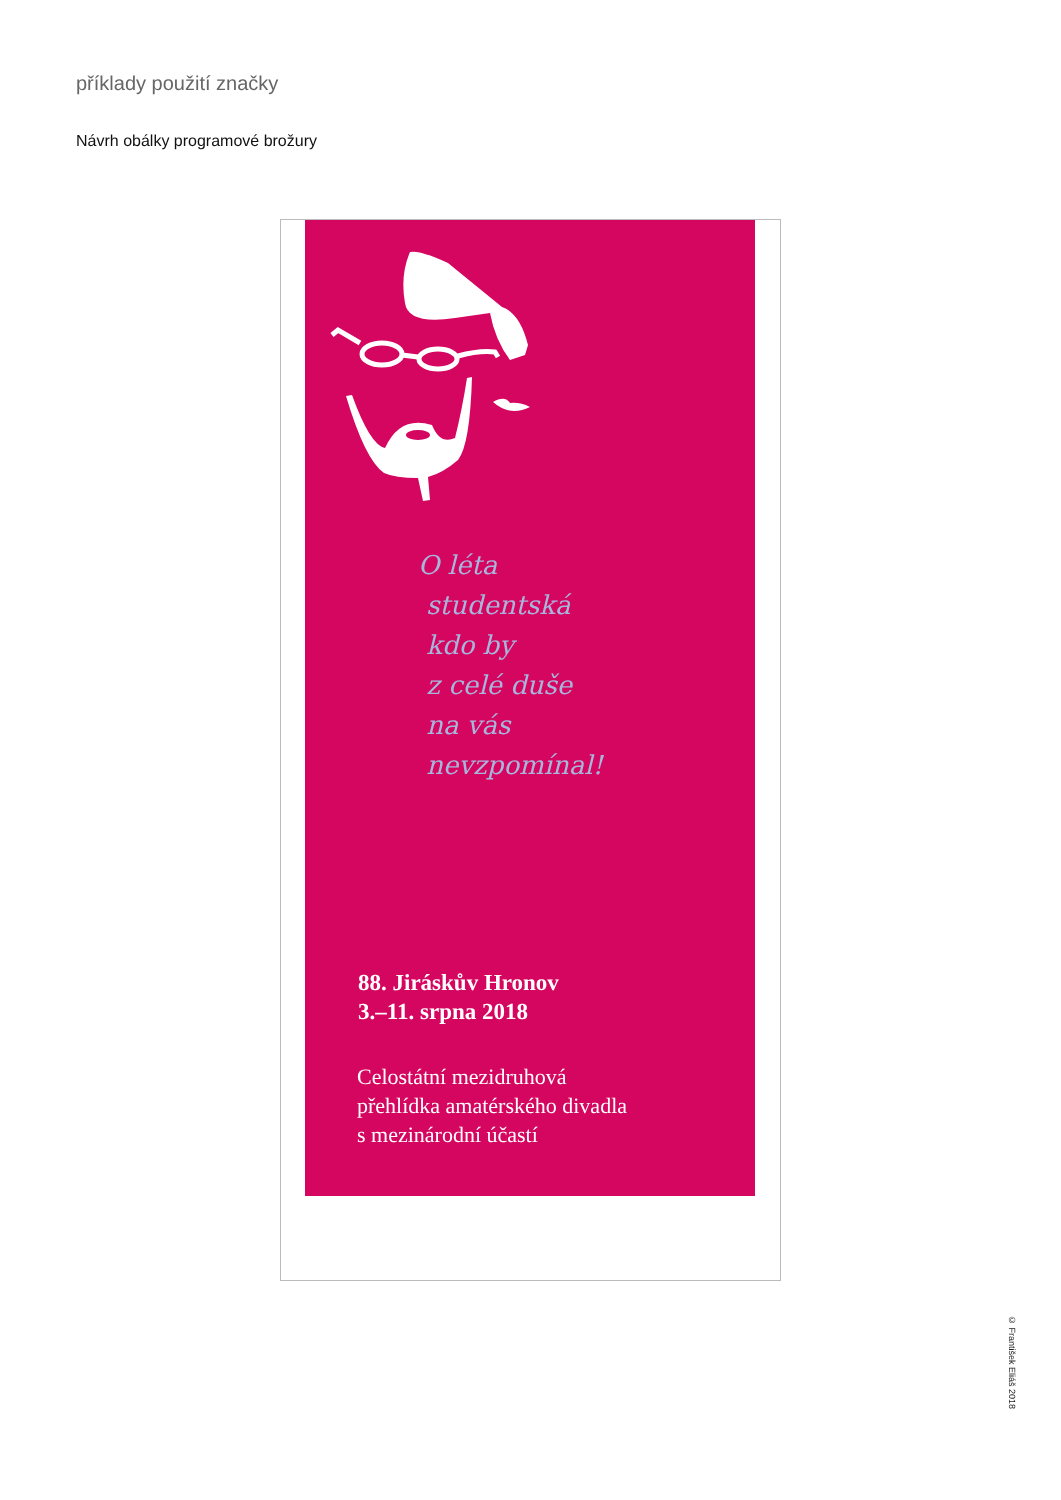příklady použití značky
Návrh obálky programové brožury
O léta
studentská
kdo by
z celé duše
na vás
nevzpomínal!
88. Jiráskův Hronov
3.–11. srpna 2018
Celostátní mezidruhová
přehlídka amatérského divadla
s mezinárodní účastí
© František Eliáš 2018